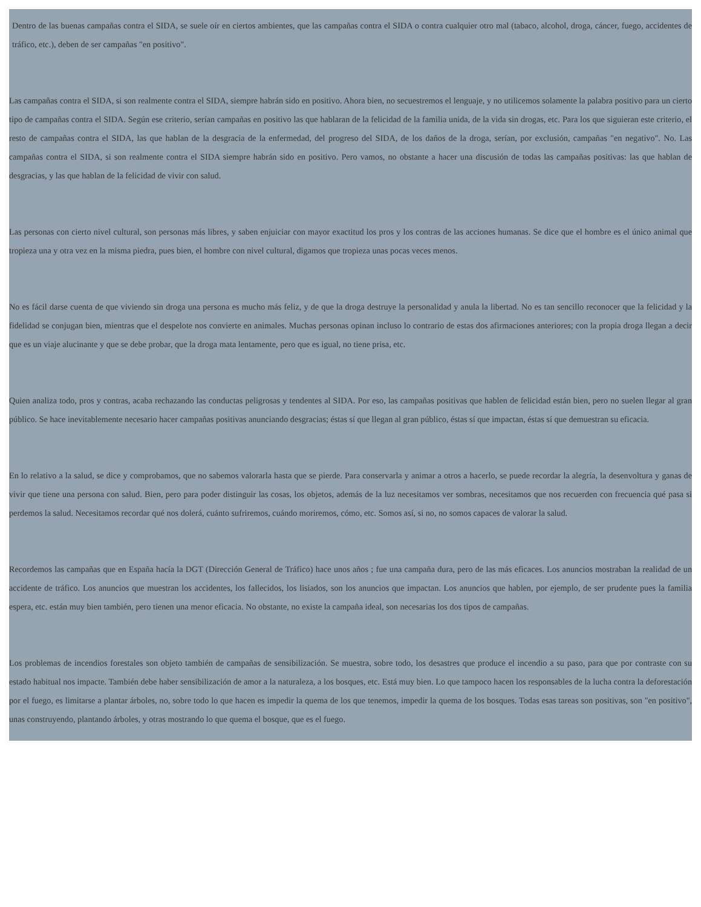Dentro de las buenas campañas contra el SIDA, se suele oír en ciertos ambientes, que las campañas contra el SIDA o contra cualquier otro mal (tabaco, alcohol, droga, cáncer, fuego, accidentes de tráfico, etc.), deben de ser campañas "en positivo".
Las campañas contra el SIDA, si son realmente contra el SIDA, siempre habrán sido en positivo. Ahora bien, no secuestremos el lenguaje, y no utilicemos solamente la palabra positivo para un cierto tipo de campañas contra el SIDA. Según ese criterio, serían campañas en positivo las que hablaran de la felicidad de la familia unida, de la vida sin drogas, etc. Para los que siguieran este criterio, el resto de campañas contra el SIDA, las que hablan de la desgracia de la enfermedad, del progreso del SIDA, de los daños de la droga, serían, por exclusión, campañas "en negativo". No. Las campañas contra el SIDA, si son realmente contra el SIDA siempre habrán sido en positivo. Pero vamos, no obstante a hacer una discusión de todas las campañas positivas: las que hablan de desgracias, y las que hablan de la felicidad de vivir con salud.
Las personas con cierto nivel cultural, son personas más libres, y saben enjuiciar con mayor exactitud los pros y los contras de las acciones humanas. Se dice que el hombre es el único animal que tropieza una y otra vez en la misma piedra, pues bien, el hombre con nivel cultural, digamos que tropieza unas pocas veces menos.
No es fácil darse cuenta de que viviendo sin droga una persona es mucho más feliz, y de que la droga destruye la personalidad y anula la libertad. No es tan sencillo reconocer que la felicidad y la fidelidad se conjugan bien, mientras que el despelote nos convierte en animales. Muchas personas opinan incluso lo contrario de estas dos afirmaciones anteriores; con la propia droga llegan a decir que es un viaje alucinante y que se debe probar, que la droga mata lentamente, pero que es igual, no tiene prisa, etc.
Quien analiza todo, pros y contras, acaba rechazando las conductas peligrosas y tendentes al SIDA. Por eso, las campañas positivas que hablen de felicidad están bien, pero no suelen llegar al gran público. Se hace inevitablemente necesario hacer campañas positivas anunciando desgracias; éstas sí que llegan al gran público, éstas sí que impactan, éstas sí que demuestran su eficacia.
En lo relativo a la salud, se dice y comprobamos, que no sabemos valorarla hasta que se pierde. Para conservarla y animar a otros a hacerlo, se puede recordar la alegría, la desenvoltura y ganas de vivir que tiene una persona con salud. Bien, pero para poder distinguir las cosas, los objetos, además de la luz necesitamos ver sombras, necesitamos que nos recuerden con frecuencia qué pasa si perdemos la salud. Necesitamos recordar qué nos dolerá, cuánto sufriremos, cuándo moriremos, cómo, etc. Somos así, si no, no somos capaces de valorar la salud.
Recordemos las campañas que en España hacía la DGT (Dirección General de Tráfico) hace unos años ; fue una campaña dura, pero de las más eficaces. Los anuncios mostraban la realidad de un accidente de tráfico. Los anuncios que muestran los accidentes, los fallecidos, los lisiados, son los anuncios que impactan. Los anuncios que hablen, por ejemplo, de ser prudente pues la familia espera, etc. están muy bien también, pero tienen una menor eficacia. No obstante, no existe la campaña ideal, son necesarias los dos tipos de campañas.
Los problemas de incendios forestales son objeto también de campañas de sensibilización. Se muestra, sobre todo, los desastres que produce el incendio a su paso, para que por contraste con su estado habitual nos impacte. También debe haber sensibilización de amor a la naturaleza, a los bosques, etc. Está muy bien. Lo que tampoco hacen los responsables de la lucha contra la deforestación por el fuego, es limitarse a plantar árboles, no, sobre todo lo que hacen es impedir la quema de los que tenemos, impedir la quema de los bosques. Todas esas tareas son positivas, son "en positivo", unas construyendo, plantando árboles, y otras mostrando lo que quema el bosque, que es el fuego.